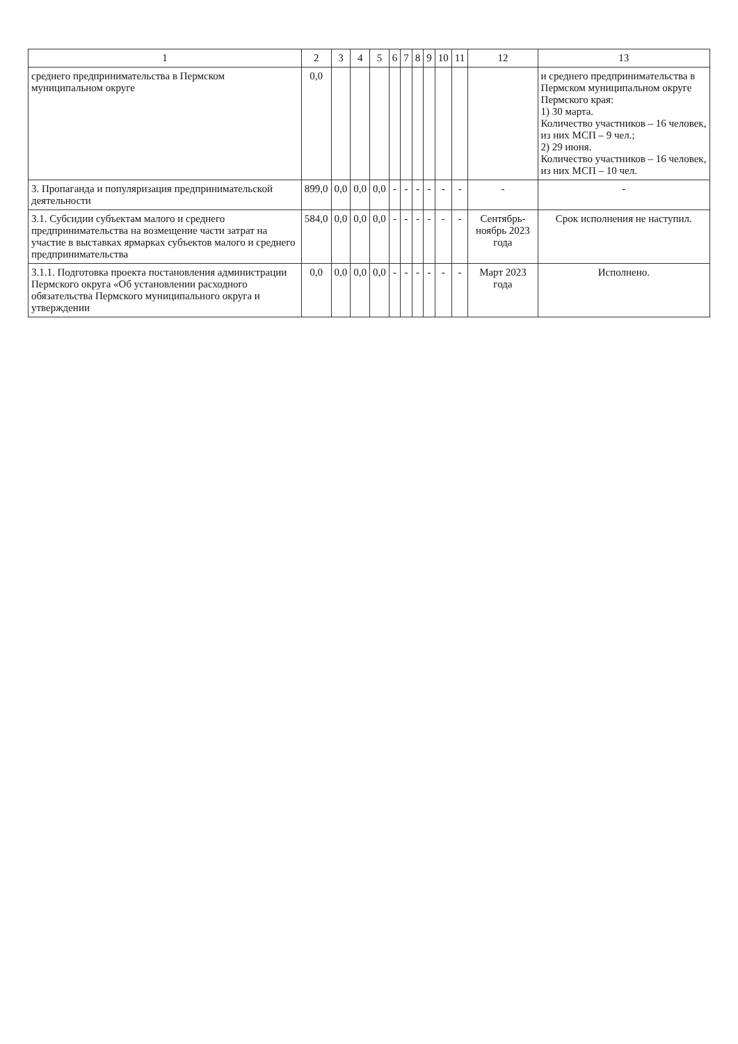| 1 | 2 | 3 | 4 | 5 | 6 | 7 | 8 | 9 | 10 | 11 | 12 | 13 |
| --- | --- | --- | --- | --- | --- | --- | --- | --- | --- | --- | --- | --- |
| среднего предпринимательства в Пермском муниципальном округе | 0,0 | | | | | | | | | | | и среднего предпринимательства в Пермском муниципальном округе Пермского края: 1) 30 марта. Количество участников – 16 человек, из них МСП – 9 чел.; 2) 29 июня. Количество участников – 16 человек, из них МСП – 10 чел. |
| 3. Пропаганда и популяризация предпринимательской деятельности | 899,0 | 0,0 | 0,0 | 0,0 | - | - | - | - | - | - | - | - |
| 3.1. Субсидии субъектам малого и среднего предпринимательства на возмещение части затрат на участие в выставках ярмарках субъектов малого и среднего предпринимательства | 584,0 | 0,0 | 0,0 | 0,0 | - | - | - | - | - | - | Сентябрь-ноябрь 2023 года | Срок исполнения не наступил. |
| 3.1.1. Подготовка проекта постановления администрации Пермского округа «Об установлении расходного обязательства Пермского муниципального округа и утверждении | 0,0 | 0,0 | 0,0 | 0,0 | - | - | - | - | - | - | Март 2023 года | Исполнено. |